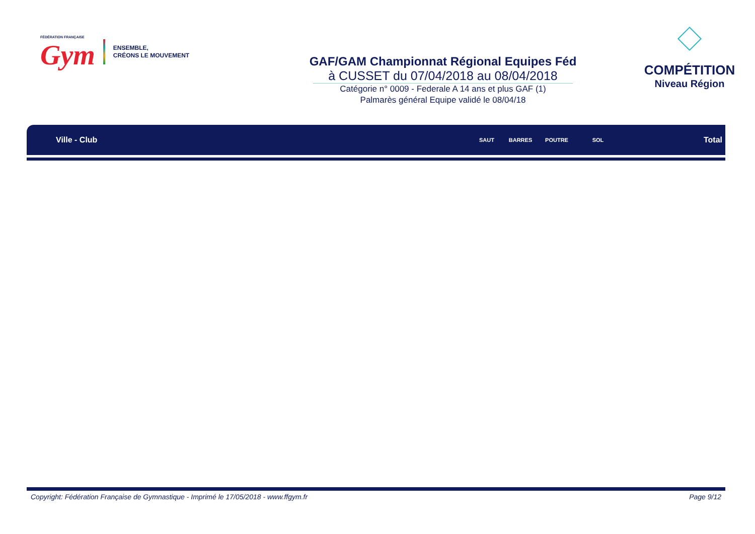FÉDÉRATION FRANÇAISE
Gym
ENSEMBLE,
CRÉONS LE MOUVEMENT
GAF/GAM Championnat Régional Equipes Féd
à CUSSET du 07/04/2018 au 08/04/2018
Catégorie n° 0009 - Federale A 14 ans et plus GAF (1)
Palmarès général Equipe validé le 08/04/18
COMPÉTITION
Niveau Région
| Ville - Club | SAUT | BARRES | POUTRE | SOL | Total |
| --- | --- | --- | --- | --- | --- |
Copyright: Fédération Française de Gymnastique - Imprimé le 17/05/2018 - www.ffgym.fr Page 9/12